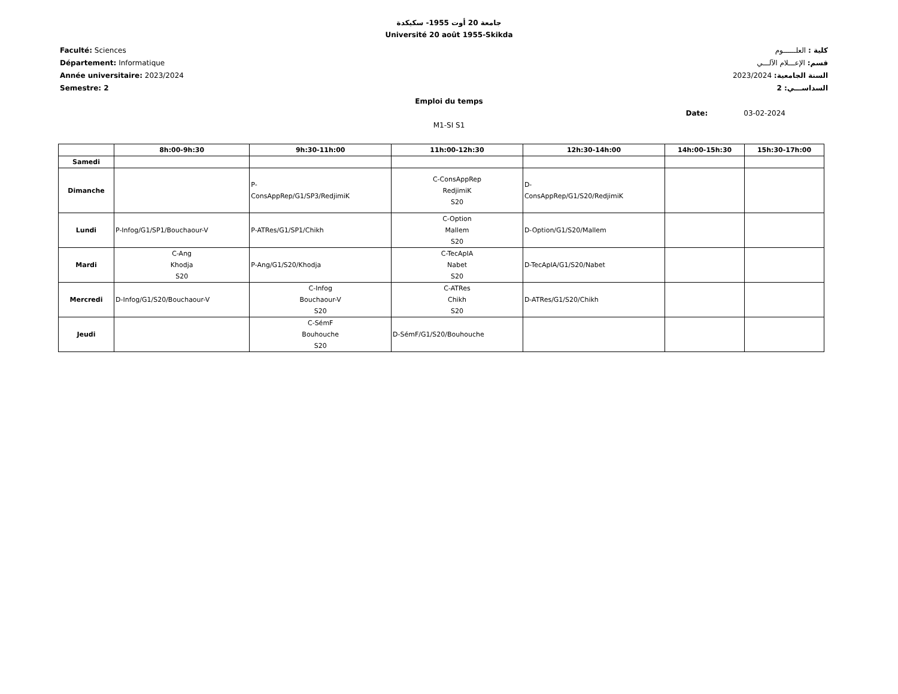جامعة 20 أوت 1955- سكيكدة
Université 20 août 1955-Skikda
Faculté: Sciences
Département: Informatique
Année universitaire: 2023/2024
Semestre: 2
كلية : العلــــــوم
قسم: الإعـــلام الآلـــي
السنة الجامعية: 2023/2024
السداســـي: 2
Emploi du temps
Date: 03-02-2024
M1-SI S1
| | 8h:00-9h:30 | 9h:30-11h:00 | 11h:00-12h:30 | 12h:30-14h:00 | 14h:00-15h:30 | 15h:30-17h:00 |
| --- | --- | --- | --- | --- | --- | --- |
| Samedi | | | | | | |
| Dimanche | | P- ConsAppRep/G1/SP3/RedjimiK | C-ConsAppRep RedjimiK S20 | D- ConsAppRep/G1/S20/RedjimiK | | |
| Lundi | P-Infog/G1/SP1/Bouchaour-V | P-ATRes/G1/SP1/Chikh | C-Option Mallem S20 | D-Option/G1/S20/Mallem | | |
| Mardi | C-Ang Khodja S20 | P-Ang/G1/S20/Khodja | C-TecApIA Nabet S20 | D-TecApIA/G1/S20/Nabet | | |
| Mercredi | D-Infog/G1/S20/Bouchaour-V | C-Infog Bouchaour-V S20 | C-ATRes Chikh S20 | D-ATRes/G1/S20/Chikh | | |
| Jeudi | | C-SémF Bouhouche S20 | D-SémF/G1/S20/Bouhouche | | | |